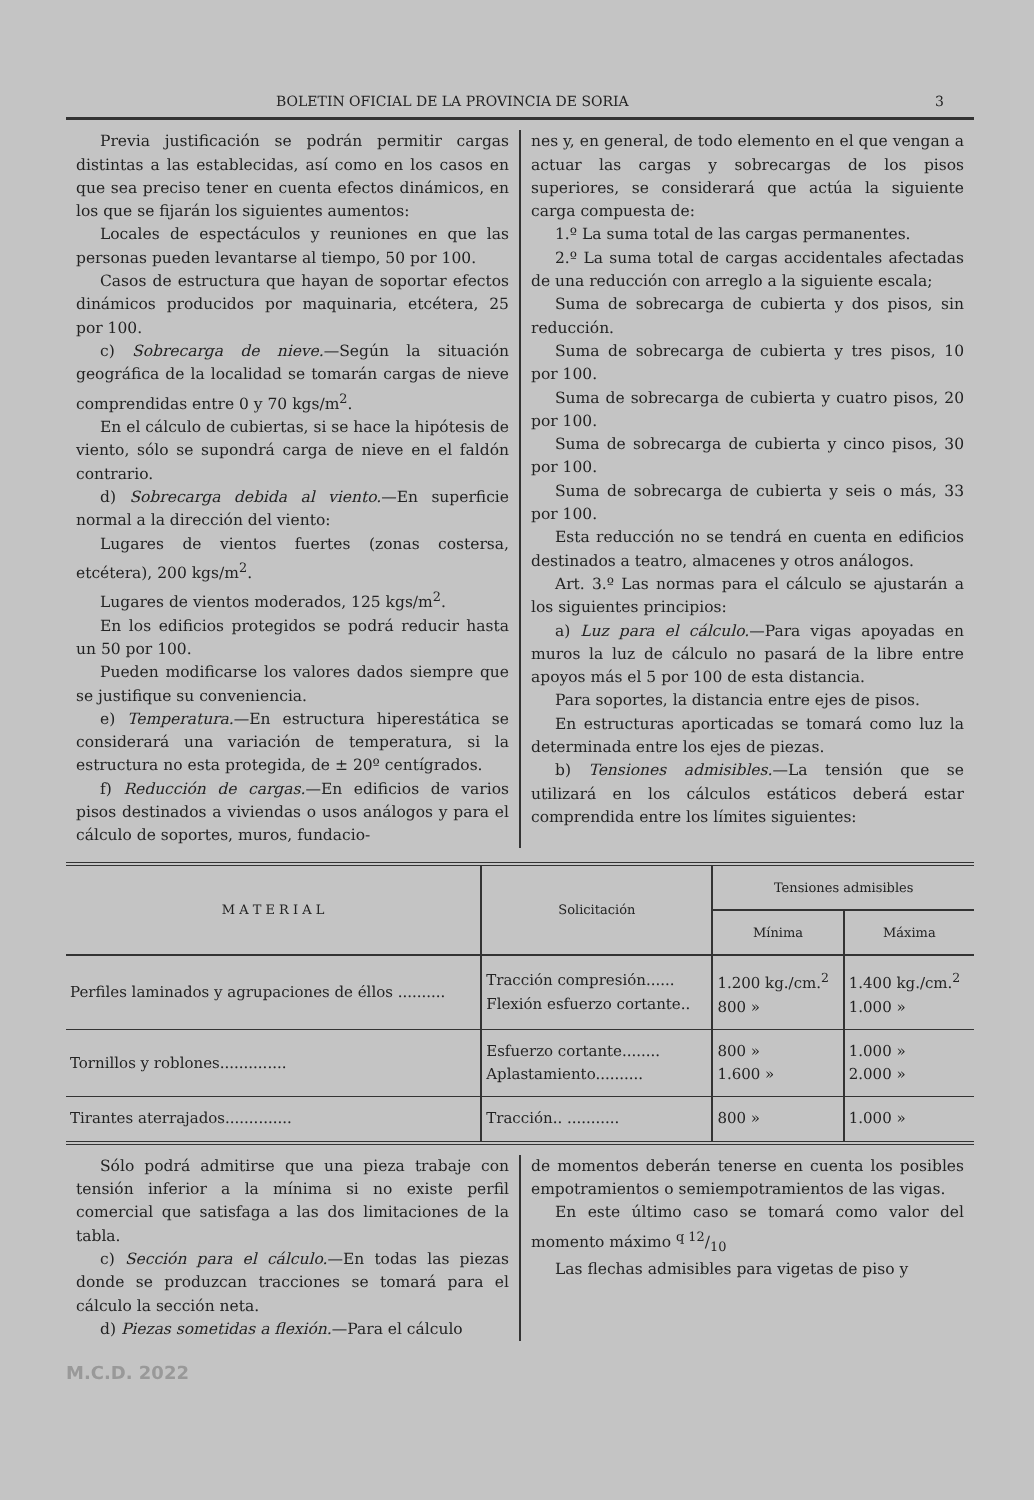BOLETIN OFICIAL DE LA PROVINCIA DE SORIA 3
Previa justificación se podrán permitir cargas distintas a las establecidas, así como en los casos en que sea preciso tener en cuenta efectos dinámicos, en los que se fijarán los siguientes aumentos:
Locales de espectáculos y reuniones en que las personas pueden levantarse al tiempo, 50 por 100.
Casos de estructura que hayan de soportar efectos dinámicos producidos por maquinaria, etcétera, 25 por 100.
c) Sobrecarga de nieve.—Según la situación geográfica de la localidad se tomarán cargas de nieve comprendidas entre 0 y 70 kgs/m<sup>2</sup>.
En el cálculo de cubiertas, si se hace la hipótesis de viento, sólo se supondrá carga de nieve en el faldón contrario.
d) Sobrecarga debida al viento.—En superficie normal a la dirección del viento:
Lugares de vientos fuertes (zonas costersa, etcétera), 200 kgs/m<sup>2</sup>.
Lugares de vientos moderados, 125 kgs/m<sup>2</sup>.
En los edificios protegidos se podrá reducir hasta un 50 por 100.
Pueden modificarse los valores dados siempre que se justifique su conveniencia.
e) Temperatura.—En estructura hiperestática se considerará una variación de temperatura, si la estructura no esta protegida, de ± 20º centígrados.
f) Reducción de cargas.—En edificios de varios pisos destinados a viviendas o usos análogos y para el cálculo de soportes, muros, fundacio-
nes y, en general, de todo elemento en el que vengan a actuar las cargas y sobrecargas de los pisos superiores, se considerará que actúa la siguiente carga compuesta de:
1.º La suma total de las cargas permanentes.
2.º La suma total de cargas accidentales afectadas de una reducción con arreglo a la siguiente escala;
Suma de sobrecarga de cubierta y dos pisos, sin reducción.
Suma de sobrecarga de cubierta y tres pisos, 10 por 100.
Suma de sobrecarga de cubierta y cuatro pisos, 20 por 100.
Suma de sobrecarga de cubierta y cinco pisos, 30 por 100.
Suma de sobrecarga de cubierta y seis o más, 33 por 100.
Esta reducción no se tendrá en cuenta en edificios destinados a teatro, almacenes y otros análogos.
Art. 3.º Las normas para el cálculo se ajustarán a los siguientes principios:
a) Luz para el cálculo.—Para vigas apoyadas en muros la luz de cálculo no pasará de la libre entre apoyos más el 5 por 100 de esta distancia.
Para soportes, la distancia entre ejes de pisos.
En estructuras aporticadas se tomará como luz la determinada entre los ejes de piezas.
b) Tensiones admisibles.—La tensión que se utilizará en los cálculos estáticos deberá estar comprendida entre los límites siguientes:
| M A T E R I A L | Solicitación | Tensiones admisibles | |
| --- | --- | --- | --- |
| | | Mínima | Máxima |
| Perfiles laminados y agrupaciones de éllos .......... | Tracción compresión...... Flexión esfuerzo cortante.. | 1.200 kg./cm.<sup>2</sup> 800 » | 1.400 kg./cm.<sup>2</sup> 1.000 » |
| Tornillos y roblones.............. | Esfuerzo cortante........ Aplastamiento.......... | 800 » 1.600 » | 1.000 » 2.000 » |
| Tirantes aterrajados.............. | Tracción.. ........... | 800 » | 1.000 » |
Sólo podrá admitirse que una pieza trabaje con tensión inferior a la mínima si no existe perfil comercial que satisfaga a las dos limitaciones de la tabla.
c) Sección para el cálculo.—En todas las piezas donde se produzcan tracciones se tomará para el cálculo la sección neta.
d) Piezas sometidas a flexión.—Para el cálculo
de momentos deberán tenerse en cuenta los posibles empotramientos o semiempotramientos de las vigas.
En este último caso se tomará como valor del momento máximo q 12/10
Las flechas admisibles para vigetas de piso y
M.C.D. 2022